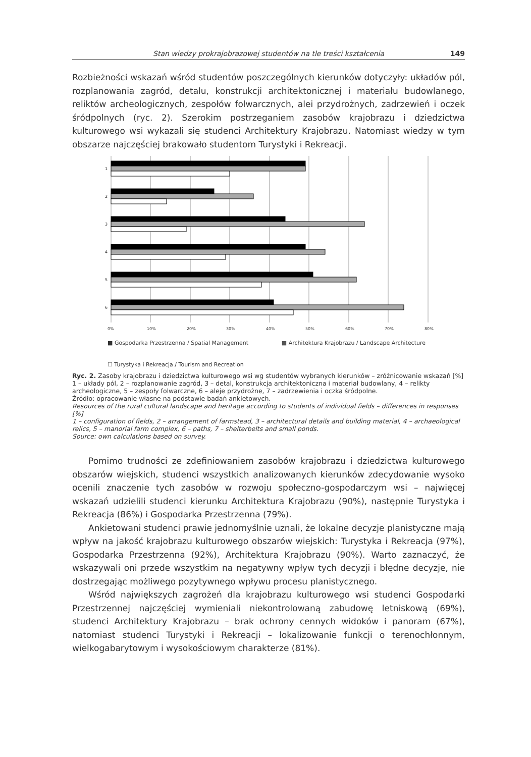Stan wiedzy prokrajobrazowej studentów na tle treści kształcenia 149
Rozbieżności wskazań wśród studentów poszczególnych kierunków dotyczyły: układów pól, rozplanowania zagród, detalu, konstrukcji architektonicznej i materiału budowlanego, reliktów archeologicznych, zespołów folwarcznych, alei przydrożnych, zadrzewień i oczek śródpolnych (ryc. 2). Szerokim postrzeganiem zasobów krajobrazu i dziedzictwa kulturowego wsi wykazali się studenci Architektury Krajobrazu. Natomiast wiedzy w tym obszarze najczęściej brakowało studentom Turystyki i Rekreacji.
1
2
3
4
5
6
0%
10%
20%
30%
40%
50%
60%
70%
80%
■ Gospodarka Przestrzenna / Spatial Management ■ Architektura Krajobrazu / Landscape Architecture
☐ Turystyka i Rekreacja / Tourism and Recreation
Ryc. 2. Zasoby krajobrazu i dziedzictwa kulturowego wsi wg studentów wybranych kierunków – zróżnicowanie wskazań [%]
1 – układy pól, 2 – rozplanowanie zagród, 3 – detal, konstrukcja architektoniczna i materiał budowlany, 4 – relikty archeologiczne, 5 – zespoły folwarczne, 6 – aleje przydrożne, 7 – zadrzewienia i oczka śródpolne.
Źródło: opracowanie własne na podstawie badań ankietowych.
Resources of the rural cultural landscape and heritage according to students of individual fields – differences in responses [%]
1 – configuration of fields, 2 – arrangement of farmstead, 3 – architectural details and building material, 4 – archaeological relics, 5 – manorial farm complex, 6 – paths, 7 – shelterbelts and small ponds.
Source: own calculations based on survey.
Pomimo trudności ze zdefiniowaniem zasobów krajobrazu i dziedzictwa kulturowego obszarów wiejskich, studenci wszystkich analizowanych kierunków zdecydowanie wysoko ocenili znaczenie tych zasobów w rozwoju społeczno-gospodarczym wsi – najwięcej wskazań udzielili studenci kierunku Architektura Krajobrazu (90%), następnie Turystyka i Rekreacja (86%) i Gospodarka Przestrzenna (79%).
Ankietowani studenci prawie jednomyślnie uznali, że lokalne decyzje planistyczne mają wpływ na jakość krajobrazu kulturowego obszarów wiejskich: Turystyka i Rekreacja (97%), Gospodarka Przestrzenna (92%), Architektura Krajobrazu (90%). Warto zaznaczyć, że wskazywali oni przede wszystkim na negatywny wpływ tych decyzji i błędne decyzje, nie dostrzegając możliwego pozytywnego wpływu procesu planistycznego.
Wśród największych zagrożeń dla krajobrazu kulturowego wsi studenci Gospodarki Przestrzennej najczęściej wymieniali niekontrolowaną zabudowę letniskową (69%), studenci Architektury Krajobrazu – brak ochrony cennych widoków i panoram (67%), natomiast studenci Turystyki i Rekreacji – lokalizowanie funkcji o terenochłonnym, wielkogabarytowym i wysokościowym charakterze (81%).